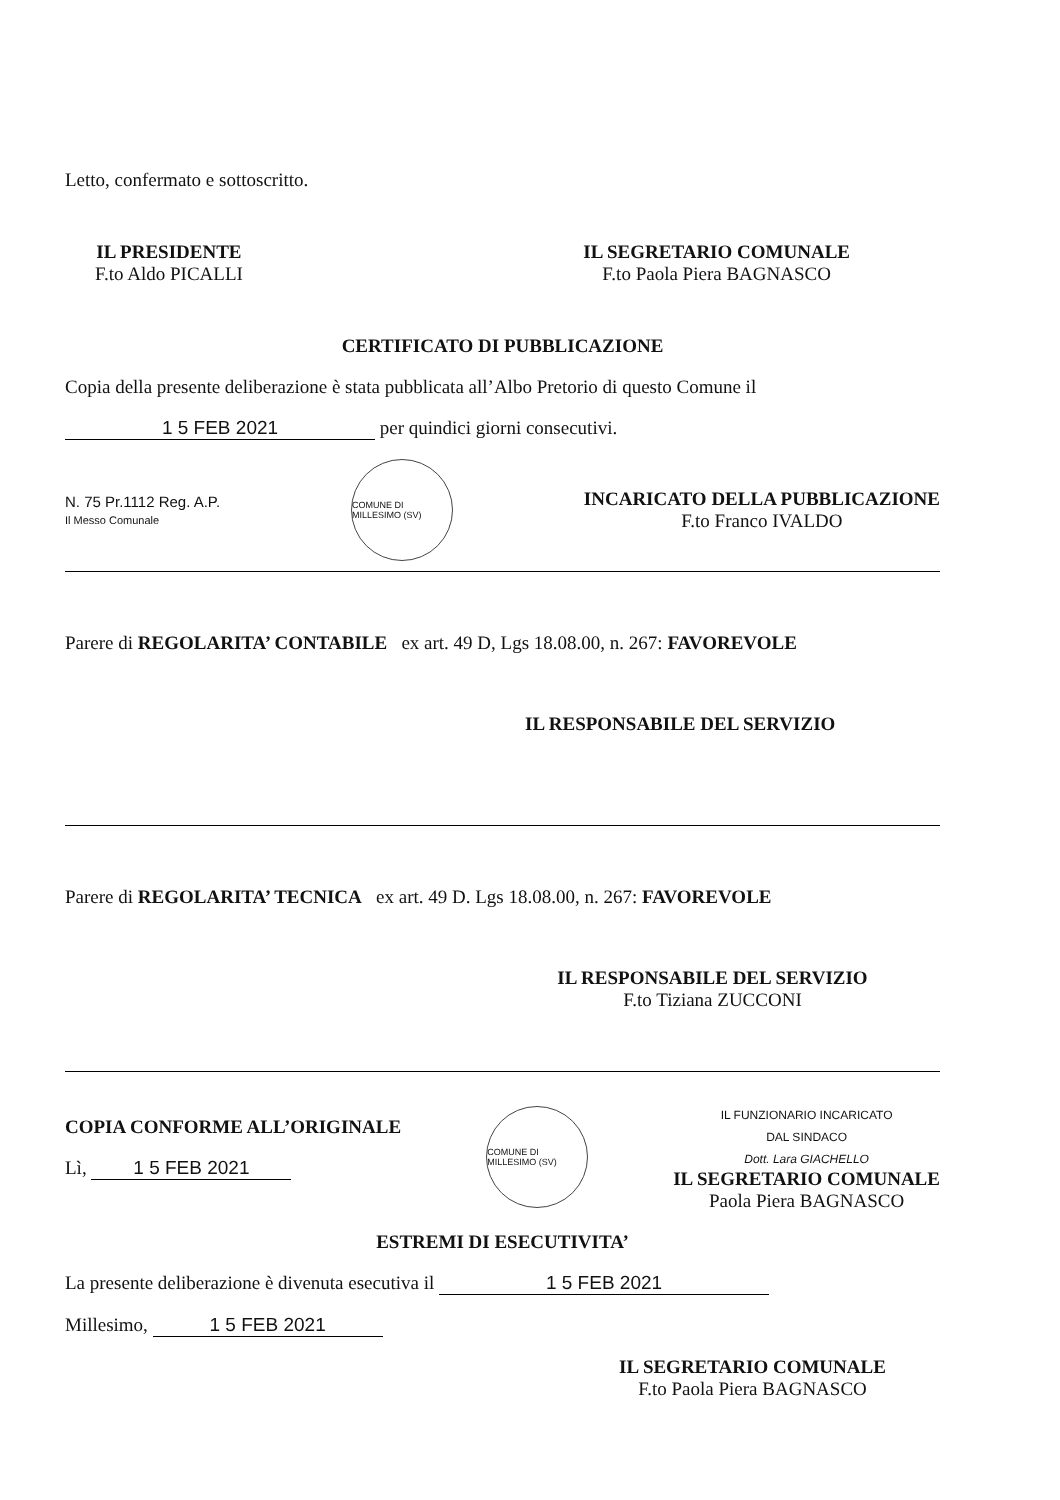Letto, confermato e sottoscritto.
IL PRESIDENTE
F.to Aldo PICALLI
IL SEGRETARIO COMUNALE
F.to Paola Piera BAGNASCO
CERTIFICATO DI PUBBLICAZIONE
Copia della presente deliberazione è stata pubblicata all’Albo Pretorio di questo Comune il
1 5 FEB 2021 per quindici giorni consecutivi.
N. 75 Pr.1112 Reg. A.P.
Il Messo Comunale
COMUNE DI MILLESIMO (SV)
INCARICATO DELLA PUBBLICAZIONE
F.to Franco IVALDO
Parere di REGOLARITA’ CONTABILE ex art. 49 D, Lgs 18.08.00, n. 267: FAVOREVOLE
IL RESPONSABILE DEL SERVIZIO
Parere di REGOLARITA’ TECNICA ex art. 49 D. Lgs 18.08.00, n. 267: FAVOREVOLE
IL RESPONSABILE DEL SERVIZIO
F.to Tiziana ZUCCONI
COPIA CONFORME ALL’ORIGINALE
Lì, 1 5 FEB 2021
COMUNE DI MILLESIMO (SV)
IL FUNZIONARIO INCARICATO
DAL SINDACO
Dott. Lara GIACHELLO
IL SEGRETARIO COMUNALE
Paola Piera BAGNASCO
ESTREMI DI ESECUTIVITA’
La presente deliberazione è divenuta esecutiva il 1 5 FEB 2021
Millesimo, 1 5 FEB 2021
IL SEGRETARIO COMUNALE
F.to Paola Piera BAGNASCO